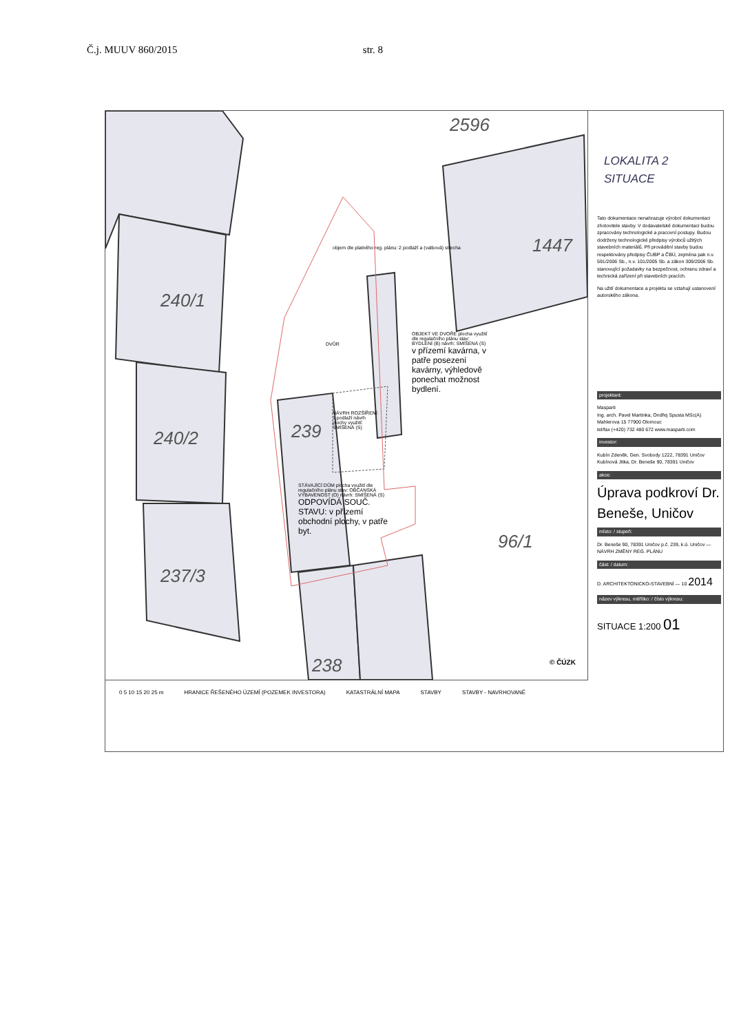Č.j. MUUV 860/2015 str. 8
240/1
240/2
237/3
239
238
1447
96/1
2596
objem dle platného reg. plánu: 2 podlaží a (valbová) střecha
DVŮR
OBJEKT VE DVOŘE plocha využití dle regulačního plánu stav: BYDLENÍ (B) návrh: SMÍŠENÁ (S)
v přízemí kavárna, v patře posezení kavárny, výhledově ponechat možnost bydlení.
NÁVRH ROZŠÍŘENÍ: 1 podlaží návrh plochy využití: SMÍŠENÁ (S)
STÁVAJÍCÍ DŮM plocha využití dle regulačního plánu stav: OBČANSKÁ VYBAVENOST (O) návrh: SMÍŠENÁ (S)
ODPOVÍDÁ SOUČ. STAVU: v přízemí obchodní plochy, v patře byt.
© ČÚZK
LOKALITA 2
SITUACE
Tato dokumentace nenahrazuje výrobní dokumentaci zhotovitele stavby. V dodavatelské dokumentaci budou zpracovány technologické a pracovní postupy. Budou dodrženy technologické předpisy výrobců užitých stavebních materiálů. Při provádění stavby budou respektovány předpisy ČUBP a ČBÚ, zejména pak n.v. 591/2006 Sb., n.v. 101/2005 Sb. a zákon 309/2006 Sb. stanovující požadavky na bezpečnost, ochranu zdraví a technická zařízení při stavebních pracích.
Na užití dokumentace a projektu se vztahují ustanovení autorského zákona.
projektant:
Masparti
Ing. arch. Pavel Martinka, Ondřej Spusta MSc(A)
Mahlerova 15 77900 Olomouc
tel/fax (+420) 732 480 672 www.masparti.com
investor:
Kubín Zdeněk, Gen. Svobody 1222, 78391 Uničov
Kubínová Jitka, Dr. Beneše 90, 78391 Uničov
akce:
Úprava podkroví Dr. Beneše, Uničov
místo: / stupeň:
Dr. Beneše 90, 78391 Uničov p.č. 239, k.ú. Uničov — NÁVRH ZMĚNY REG. PLÁNU
část: / datum:
D. ARCHITEKTONICKO-STAVEBNÍ — 10 2014
název výkresu, měřítko: / číslo výkresu:
SITUACE 1:200 01
0 5 10 15 20 25 m HRANICE ŘEŠENÉHO ÚZEMÍ (POZEMEK INVESTORA) KATASTRÁLNÍ MAPA STAVBY STAVBY - NAVRHOVANÉ